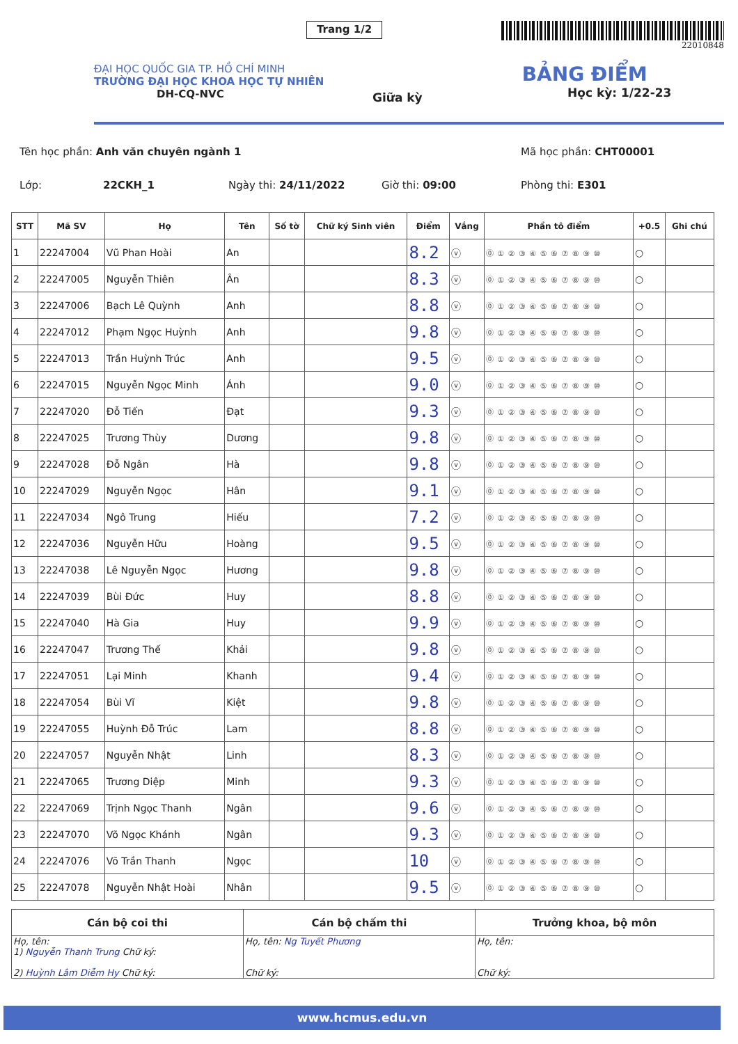Trang 1/2
22010848
ĐẠI HỌC QUỐC GIA TP. HỒ CHÍ MINH
TRƯỜNG ĐẠI HỌC KHOA HỌC TỰ NHIÊN
DH-CQ-NVC
Giữa kỳ
BẢNG ĐIỂM
Học kỳ: 1/22-23
Tên học phần: Anh văn chuyên ngành 1 Mã học phần: CHT00001
Lớp: 22CKH_1 Ngày thi: 24/11/2022 Giờ thi: 09:00 Phòng thi: E301
| STT | Mã SV | Họ | Tên | Số tờ | Chữ ký Sinh viên | Điểm | Vắng | Phần tô điểm | +0.5 | Ghi chú |
| --- | --- | --- | --- | --- | --- | --- | --- | --- | --- | --- |
| 1 | 22247004 | Vũ Phan Hoài | An | | | 8.2 | ⓥ | ⓪ ① ② ③ ④ ⑤ ⑥ ⑦ ⑧ ⑨ ⑩ | ○ | |
| 2 | 22247005 | Nguyễn Thiên | Ân | | | 8.3 | ⓥ | ⓪ ① ② ③ ④ ⑤ ⑥ ⑦ ⑧ ⑨ ⑩ | ○ | |
| 3 | 22247006 | Bạch Lê Quỳnh | Anh | | | 8.8 | ⓥ | ⓪ ① ② ③ ④ ⑤ ⑥ ⑦ ⑧ ⑨ ⑩ | ○ | |
| 4 | 22247012 | Phạm Ngọc Huỳnh | Anh | | | 9.8 | ⓥ | ⓪ ① ② ③ ④ ⑤ ⑥ ⑦ ⑧ ⑨ ⑩ | ○ | |
| 5 | 22247013 | Trần Huỳnh Trúc | Anh | | | 9.5 | ⓥ | ⓪ ① ② ③ ④ ⑤ ⑥ ⑦ ⑧ ⑨ ⑩ | ○ | |
| 6 | 22247015 | Nguyễn Ngọc Minh | Ánh | | | 9.0 | ⓥ | ⓪ ① ② ③ ④ ⑤ ⑥ ⑦ ⑧ ⑨ ⑩ | ○ | |
| 7 | 22247020 | Đỗ Tiến | Đạt | | | 9.3 | ⓥ | ⓪ ① ② ③ ④ ⑤ ⑥ ⑦ ⑧ ⑨ ⑩ | ○ | |
| 8 | 22247025 | Trương Thùy | Dương | | | 9.8 | ⓥ | ⓪ ① ② ③ ④ ⑤ ⑥ ⑦ ⑧ ⑨ ⑩ | ○ | |
| 9 | 22247028 | Đỗ Ngân | Hà | | | 9.8 | ⓥ | ⓪ ① ② ③ ④ ⑤ ⑥ ⑦ ⑧ ⑨ ⑩ | ○ | |
| 10 | 22247029 | Nguyễn Ngọc | Hân | | | 9.1 | ⓥ | ⓪ ① ② ③ ④ ⑤ ⑥ ⑦ ⑧ ⑨ ⑩ | ○ | |
| 11 | 22247034 | Ngô Trung | Hiếu | | | 7.2 | ⓥ | ⓪ ① ② ③ ④ ⑤ ⑥ ⑦ ⑧ ⑨ ⑩ | ○ | |
| 12 | 22247036 | Nguyễn Hữu | Hoàng | | | 9.5 | ⓥ | ⓪ ① ② ③ ④ ⑤ ⑥ ⑦ ⑧ ⑨ ⑩ | ○ | |
| 13 | 22247038 | Lê Nguyễn Ngọc | Hương | | | 9.8 | ⓥ | ⓪ ① ② ③ ④ ⑤ ⑥ ⑦ ⑧ ⑨ ⑩ | ○ | |
| 14 | 22247039 | Bùi Đức | Huy | | | 8.8 | ⓥ | ⓪ ① ② ③ ④ ⑤ ⑥ ⑦ ⑧ ⑨ ⑩ | ○ | |
| 15 | 22247040 | Hà Gia | Huy | | | 9.9 | ⓥ | ⓪ ① ② ③ ④ ⑤ ⑥ ⑦ ⑧ ⑨ ⑩ | ○ | |
| 16 | 22247047 | Trương Thế | Khải | | | 9.8 | ⓥ | ⓪ ① ② ③ ④ ⑤ ⑥ ⑦ ⑧ ⑨ ⑩ | ○ | |
| 17 | 22247051 | Lại Minh | Khanh | | | 9.4 | ⓥ | ⓪ ① ② ③ ④ ⑤ ⑥ ⑦ ⑧ ⑨ ⑩ | ○ | |
| 18 | 22247054 | Bùi Vĩ | Kiệt | | | 9.8 | ⓥ | ⓪ ① ② ③ ④ ⑤ ⑥ ⑦ ⑧ ⑨ ⑩ | ○ | |
| 19 | 22247055 | Huỳnh Đỗ Trúc | Lam | | | 8.8 | ⓥ | ⓪ ① ② ③ ④ ⑤ ⑥ ⑦ ⑧ ⑨ ⑩ | ○ | |
| 20 | 22247057 | Nguyễn Nhật | Linh | | | 8.3 | ⓥ | ⓪ ① ② ③ ④ ⑤ ⑥ ⑦ ⑧ ⑨ ⑩ | ○ | |
| 21 | 22247065 | Trương Diệp | Minh | | | 9.3 | ⓥ | ⓪ ① ② ③ ④ ⑤ ⑥ ⑦ ⑧ ⑨ ⑩ | ○ | |
| 22 | 22247069 | Trịnh Ngọc Thanh | Ngân | | | 9.6 | ⓥ | ⓪ ① ② ③ ④ ⑤ ⑥ ⑦ ⑧ ⑨ ⑩ | ○ | |
| 23 | 22247070 | Võ Ngọc Khánh | Ngân | | | 9.3 | ⓥ | ⓪ ① ② ③ ④ ⑤ ⑥ ⑦ ⑧ ⑨ ⑩ | ○ | |
| 24 | 22247076 | Võ Trần Thanh | Ngọc | | | 10 | ⓥ | ⓪ ① ② ③ ④ ⑤ ⑥ ⑦ ⑧ ⑨ ⑩ | ○ | |
| 25 | 22247078 | Nguyễn Nhật Hoài | Nhân | | | 9.5 | ⓥ | ⓪ ① ② ③ ④ ⑤ ⑥ ⑦ ⑧ ⑨ ⑩ | ○ | |
| Cán bộ coi thi | Cán bộ chấm thi | Trưởng khoa, bộ môn |
| --- | --- | --- |
| Họ, tên: 1) Nguyễn Thanh Trung Chữ ký: 2) Huỳnh Lâm Diễm Hy Chữ ký: | Họ, tên: Ng Tuyết Phương Chữ ký: | Họ, tên: Chữ ký: |
www.hcmus.edu.vn